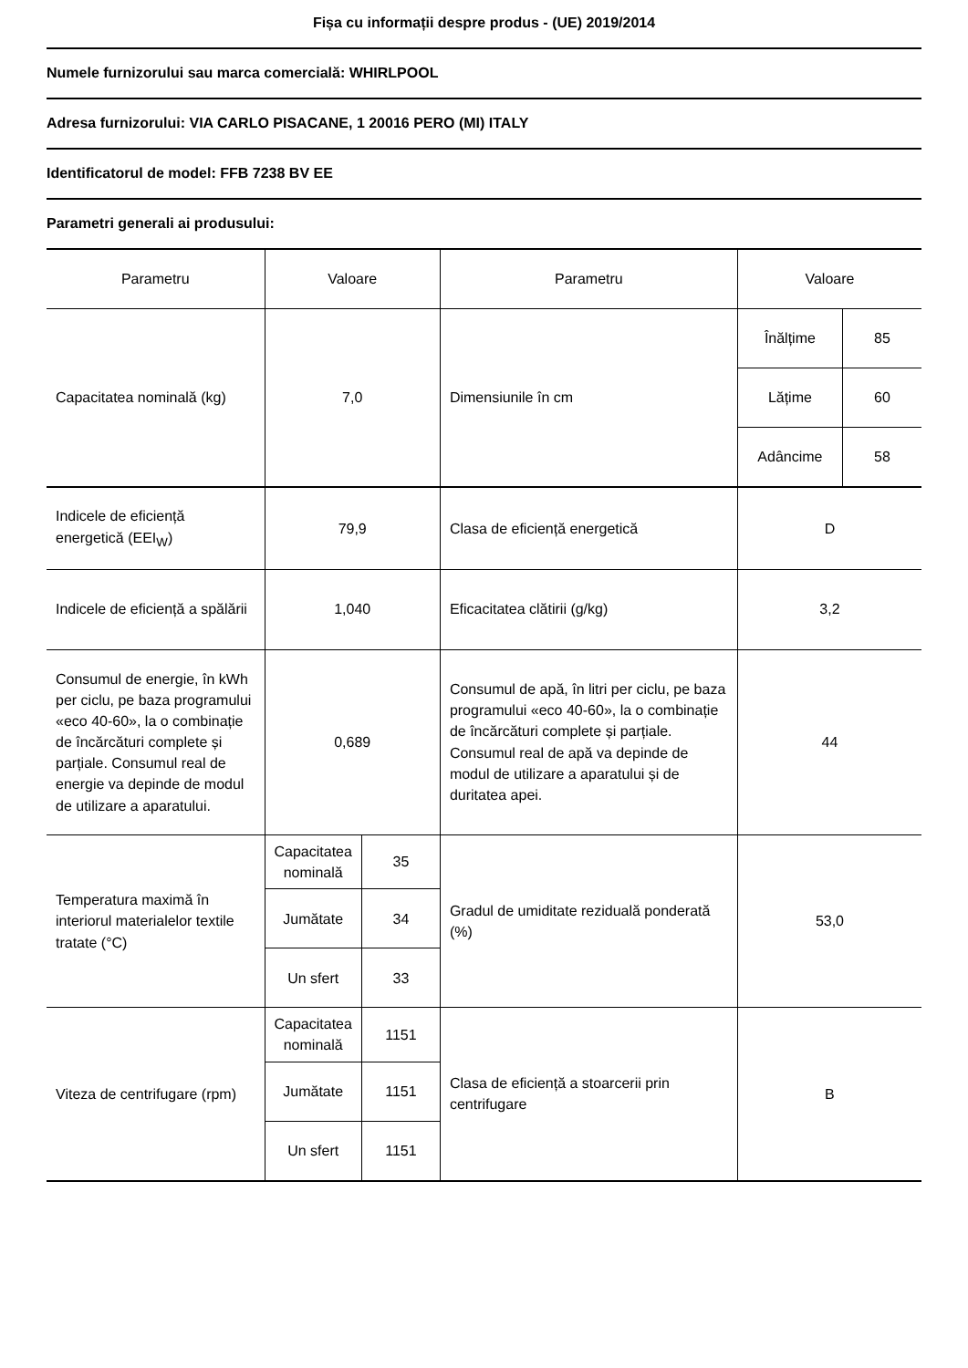Fișa cu informații despre produs - (UE) 2019/2014
Numele furnizorului sau marca comercială: WHIRLPOOL
Adresa furnizorului: VIA CARLO PISACANE, 1 20016 PERO (MI) ITALY
Identificatorul de model: FFB 7238 BV EE
Parametri generali ai produsului:
| Parametru | Valoare | | Parametru | Valoare | |
| --- | --- | --- | --- | --- | --- |
| Capacitatea nominală (kg) | 7,0 | | Dimensiunile în cm | Înălțime | 85 |
| | | | | Lățime | 60 |
| | | | | Adâncime | 58 |
| Indicele de eficiență energetică (EEI<sub>W</sub>) | 79,9 | | Clasa de eficiență energetică | D | |
| Indicele de eficiență a spălării | 1,040 | | Eficacitatea clătirii (g/kg) | 3,2 | |
| Consumul de energie, în kWh per ciclu, pe baza programului «eco 40-60», la o combinație de încărcături complete și parțiale. Consumul real de energie va depinde de modul de utilizare a aparatului. | 0,689 | | Consumul de apă, în litri per ciclu, pe baza programului «eco 40-60», la o combinație de încărcături complete și parțiale. Consumul real de apă va depinde de modul de utilizare a aparatului și de duritatea apei. | 44 | |
| Temperatura maximă în interiorul materialelor textile tratate (°C) | Capacitatea nominală | 35 | Gradul de umiditate reziduală ponderată (%) | 53,0 | |
| | Jumătate | 34 | | | |
| | Un sfert | 33 | | | |
| Viteza de centrifugare (rpm) | Capacitatea nominală | 1151 | Clasa de eficiență a stoarcerii prin centrifugare | B | |
| | Jumătate | 1151 | | | |
| | Un sfert | 1151 | | | |